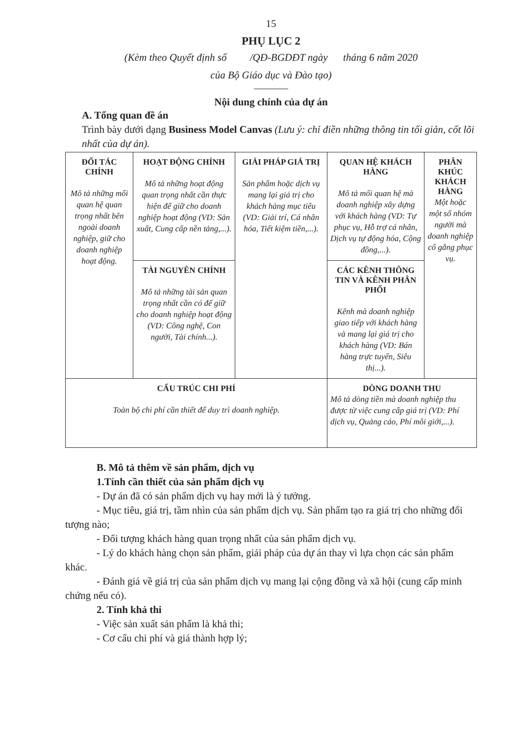15
PHỤ LỤC 2
(Kèm theo Quyết định số /QĐ-BGDĐT ngày tháng 6 năm 2020
của Bộ Giáo dục và Đào tạo)
Nội dung chính của dự án
A. Tổng quan đề án
Trình bày dưới dạng Business Model Canvas (Lưu ý: chỉ điền những thông tin tối giản, cốt lõi nhất của dự án).
| ĐỐI TÁC CHÍNH Mô tả những mối quan hệ quan trọng nhất bên ngoài doanh nghiệp, giữ cho doanh nghiệp hoạt động. | HOẠT ĐỘNG CHÍNH Mô tả những hoạt động quan trọng nhất cần thực hiện để giữ cho doanh nghiệp hoạt động (VD: Sản xuất, Cung cấp nền tảng,...). | GIẢI PHÁP GIÁ TRỊ Sản phẩm hoặc dịch vụ mang lại giá trị cho khách hàng mục tiêu (VD: Giải trí, Cá nhân hóa, Tiết kiệm tiền,...). | QUAN HỆ KHÁCH HÀNG Mô tả mối quan hệ mà doanh nghiệp xây dựng với khách hàng (VD: Tự phục vụ, Hỗ trợ cá nhân, Dịch vụ tự động hóa, Cộng đồng,...). | PHÂN KHÚC KHÁCH HÀNG Một hoặc một số nhóm người mà doanh nghiệp cố gắng phục vụ. |
| | TÀI NGUYÊN CHÍNH Mô tả những tài sản quan trọng nhất cần có để giữ cho doanh nghiệp hoạt động (VD: Công nghệ, Con người, Tài chính...). | | CÁC KÊNH THÔNG TIN VÀ KÊNH PHÂN PHỐI Kênh mà doanh nghiệp giao tiếp với khách hàng và mang lại giá trị cho khách hàng (VD: Bán hàng trực tuyến, Siêu thị...). | |
| CẤU TRÚC CHI PHÍ Toàn bộ chi phí cần thiết để duy trì doanh nghiệp. | | | DÒNG DOANH THU Mô tả dòng tiền mà doanh nghiệp thu được từ việc cung cấp giá trị (VD: Phí dịch vụ, Quảng cáo, Phí môi giới,...). | |
B. Mô tả thêm về sản phẩm, dịch vụ
1.Tính cần thiết của sản phẩm dịch vụ
- Dự án đã có sản phẩm dịch vụ hay mới là ý tưởng.
- Mục tiêu, giá trị, tầm nhìn của sản phẩm dịch vụ. Sản phẩm tạo ra giá trị cho những đối tượng nào;
- Đối tượng khách hàng quan trọng nhất của sản phẩm dịch vụ.
- Lý do khách hàng chọn sản phẩm, giải pháp của dự án thay vì lựa chọn các sản phẩm khác.
- Đánh giá về giá trị của sản phẩm dịch vụ mang lại cộng đồng và xã hội (cung cấp minh chứng nếu có).
2. Tính khả thi
- Việc sản xuất sản phẩm là khả thi;
- Cơ cấu chi phí và giá thành hợp lý;